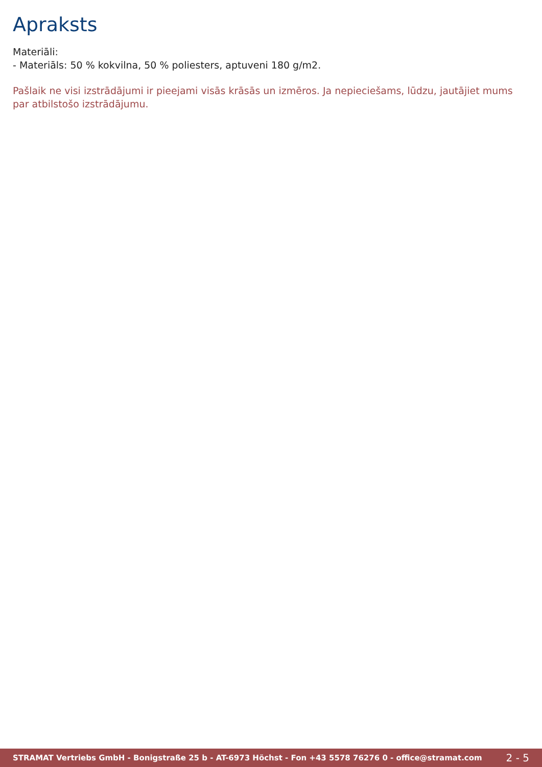Apraksts
Materiāli:
- Materiāls: 50 % kokvilna, 50 % poliesters, aptuveni 180 g/m2.
Pašlaik ne visi izstrādājumi ir pieejami visās krāsās un izmēros. Ja nepieciešams, lūdzu, jautājiet mums par atbilstošo izstrādājumu.
STRAMAT Vertriebs GmbH - Bonigstraße 25 b - AT-6973 Höchst - Fon +43 5578 76276 0 - office@stramat.com 2 - 5